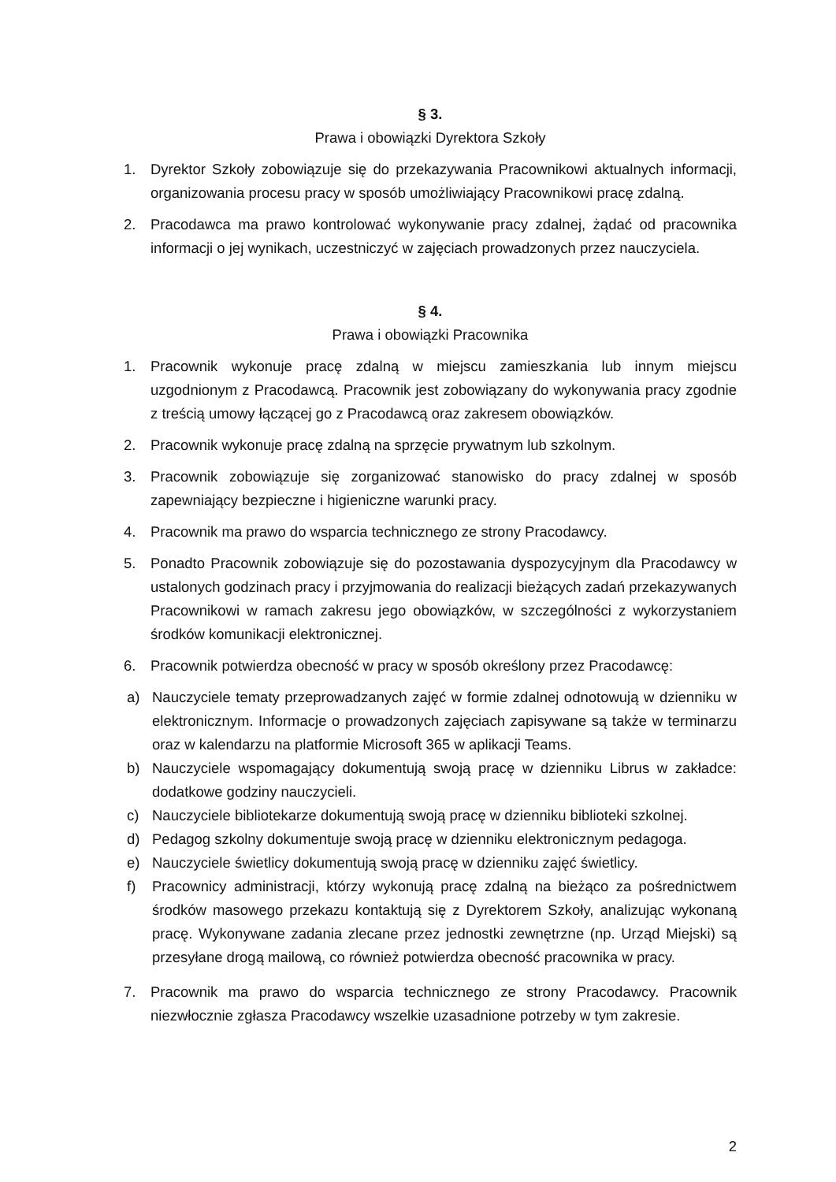§ 3.
Prawa i obowiązki Dyrektora Szkoły
1. Dyrektor Szkoły zobowiązuje się do przekazywania Pracownikowi aktualnych informacji, organizowania procesu pracy w sposób umożliwiający Pracownikowi pracę zdalną.
2. Pracodawca ma prawo kontrolować wykonywanie pracy zdalnej, żądać od pracownika informacji o jej wynikach, uczestniczyć w zajęciach prowadzonych przez nauczyciela.
§ 4.
Prawa i obowiązki Pracownika
1. Pracownik wykonuje pracę zdalną w miejscu zamieszkania lub innym miejscu uzgodnionym z Pracodawcą. Pracownik jest zobowiązany do wykonywania pracy zgodnie z treścią umowy łączącej go z Pracodawcą oraz zakresem obowiązków.
2. Pracownik wykonuje pracę zdalną na sprzęcie prywatnym lub szkolnym.
3. Pracownik zobowiązuje się zorganizować stanowisko do pracy zdalnej w sposób zapewniający bezpieczne i higieniczne warunki pracy.
4. Pracownik ma prawo do wsparcia technicznego ze strony Pracodawcy.
5. Ponadto Pracownik zobowiązuje się do pozostawania dyspozycyjnym dla Pracodawcy w ustalonych godzinach pracy i przyjmowania do realizacji bieżących zadań przekazywanych Pracownikowi w ramach zakresu jego obowiązków, w szczególności z wykorzystaniem środków komunikacji elektronicznej.
6. Pracownik potwierdza obecność w pracy w sposób określony przez Pracodawcę:
a) Nauczyciele tematy przeprowadzanych zajęć w formie zdalnej odnotowują w dzienniku w elektronicznym. Informacje o prowadzonych zajęciach zapisywane są także w terminarzu oraz w kalendarzu na platformie Microsoft 365 w aplikacji Teams.
b) Nauczyciele wspomagający dokumentują swoją pracę w dzienniku Librus w zakładce: dodatkowe godziny nauczycieli.
c) Nauczyciele bibliotekarze dokumentują swoją pracę w dzienniku biblioteki szkolnej.
d) Pedagog szkolny dokumentuje swoją pracę w dzienniku elektronicznym pedagoga.
e) Nauczyciele świetlicy dokumentują swoją pracę w dzienniku zajęć świetlicy.
f) Pracownicy administracji, którzy wykonują pracę zdalną na bieżąco za pośrednictwem środków masowego przekazu kontaktują się z Dyrektorem Szkoły, analizując wykonaną pracę. Wykonywane zadania zlecane przez jednostki zewnętrzne (np. Urząd Miejski) są przesyłane drogą mailową, co również potwierdza obecność pracownika w pracy.
7. Pracownik ma prawo do wsparcia technicznego ze strony Pracodawcy. Pracownik niezwłocznie zgłasza Pracodawcy wszelkie uzasadnione potrzeby w tym zakresie.
2